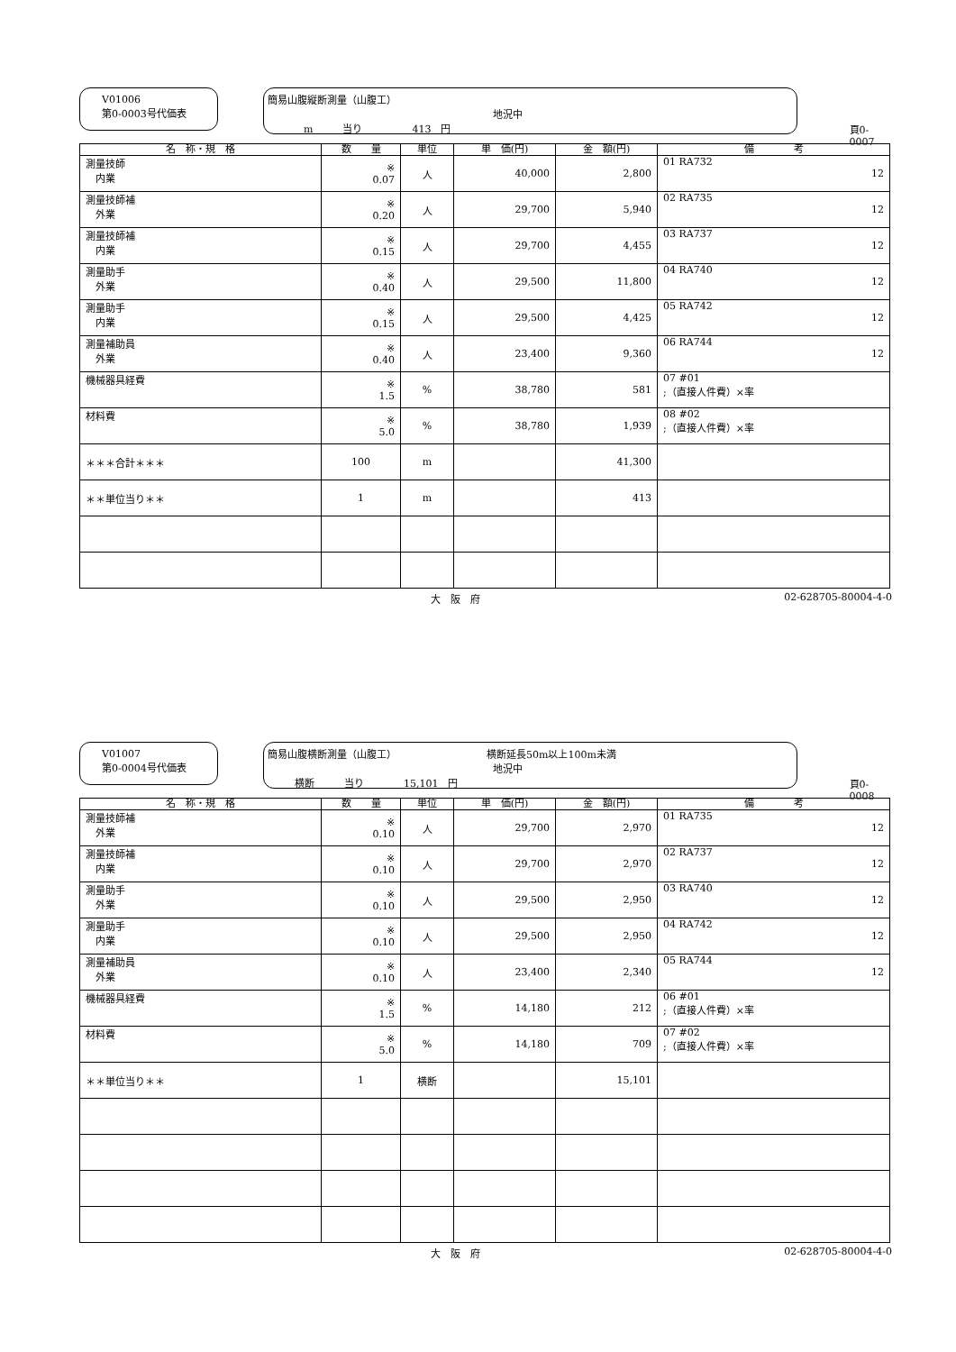V01006
第0-0003号代価表
簡易山腹縦断測量（山腹工）
地況中
m　　　当り　　　　　413　円
頁0-0007
| 名 称・規 格 | 数 量 | 単位 | 単 価(円) | 金 額(円) | 備 考 |
| --- | --- | --- | --- | --- | --- |
| 測量技師 内業 | ※ 0.07 | 人 | 40,000 | 2,800 | 01 RA732 12 |
| 測量技師補 外業 | ※ 0.20 | 人 | 29,700 | 5,940 | 02 RA735 12 |
| 測量技師補 内業 | ※ 0.15 | 人 | 29,700 | 4,455 | 03 RA737 12 |
| 測量助手 外業 | ※ 0.40 | 人 | 29,500 | 11,800 | 04 RA740 12 |
| 測量助手 内業 | ※ 0.15 | 人 | 29,500 | 4,425 | 05 RA742 12 |
| 測量補助員 外業 | ※ 0.40 | 人 | 23,400 | 9,360 | 06 RA744 12 |
| 機械器具経費 | ※ 1.5 | % | 38,780 | 581 | 07 #01 ;（直接人件費）×率 |
| 材料費 | ※ 5.0 | % | 38,780 | 1,939 | 08 #02 ;（直接人件費）×率 |
| ＊＊＊合計＊＊＊ | 100 | m | | 41,300 | |
| ＊＊単位当り＊＊ | 1 | m | | 413 | |
大　阪　府 02-628705-80004-4-0
V01007
第0-0004号代価表
簡易山腹横断測量（山腹工） 横断延長50m以上100m未満
地況中
横断　　　当り　　　　15,101　円
頁0-0008
| 名 称・規 格 | 数 量 | 単位 | 単 価(円) | 金 額(円) | 備 考 |
| --- | --- | --- | --- | --- | --- |
| 測量技師補 外業 | ※ 0.10 | 人 | 29,700 | 2,970 | 01 RA735 12 |
| 測量技師補 内業 | ※ 0.10 | 人 | 29,700 | 2,970 | 02 RA737 12 |
| 測量助手 外業 | ※ 0.10 | 人 | 29,500 | 2,950 | 03 RA740 12 |
| 測量助手 内業 | ※ 0.10 | 人 | 29,500 | 2,950 | 04 RA742 12 |
| 測量補助員 外業 | ※ 0.10 | 人 | 23,400 | 2,340 | 05 RA744 12 |
| 機械器具経費 | ※ 1.5 | % | 14,180 | 212 | 06 #01 ;（直接人件費）×率 |
| 材料費 | ※ 5.0 | % | 14,180 | 709 | 07 #02 ;（直接人件費）×率 |
| ＊＊単位当り＊＊ | 1 | 横断 | | 15,101 | |
大　阪　府 02-628705-80004-4-0